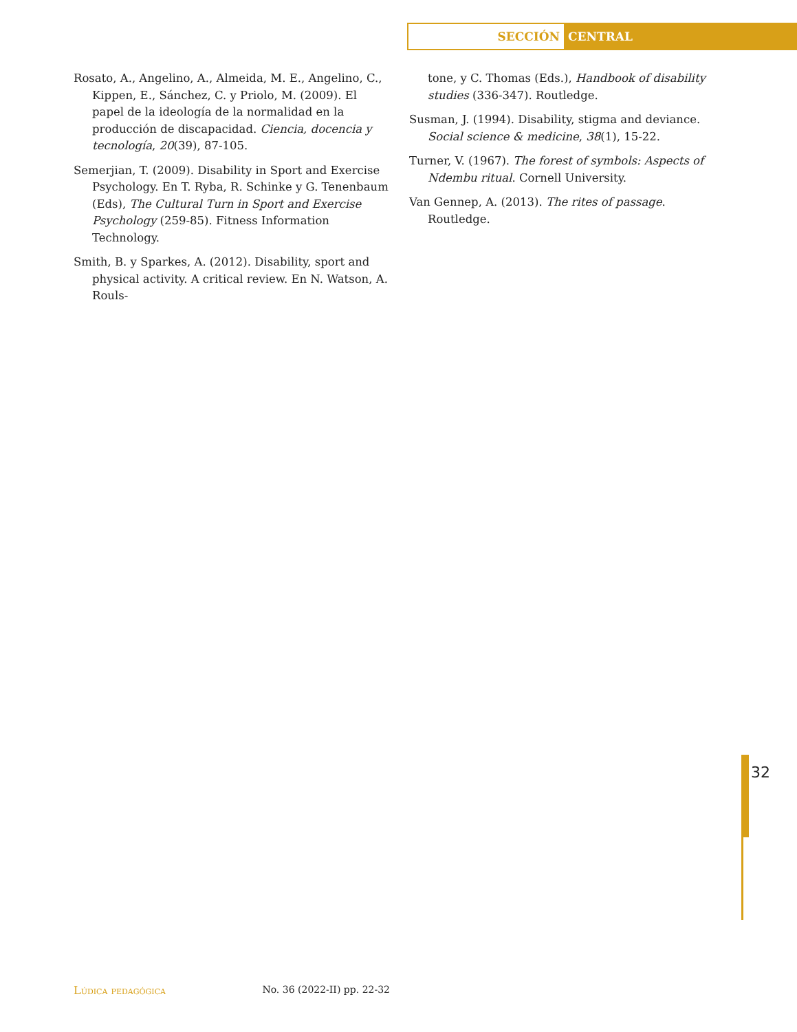SECCIÓN
CENTRAL
Rosato, A., Angelino, A., Almeida, M. E., Angelino, C., Kippen, E., Sánchez, C. y Priolo, M. (2009). El papel de la ideología de la normalidad en la producción de discapacidad. Ciencia, docencia y tecnología, 20(39), 87-105.
Semerjian, T. (2009). Disability in Sport and Exercise Psychology. En T. Ryba, R. Schinke y G. Tenenbaum (Eds), The Cultural Turn in Sport and Exercise Psychology (259-85). Fitness Information Technology.
Smith, B. y Sparkes, A. (2012). Disability, sport and physical activity. A critical review. En N. Watson, A. Rouls-
tone, y C. Thomas (Eds.), Handbook of disability studies (336-347). Routledge.
Susman, J. (1994). Disability, stigma and deviance. Social science & medicine, 38(1), 15-22.
Turner, V. (1967). The forest of symbols: Aspects of Ndembu ritual. Cornell University.
Van Gennep, A. (2013). The rites of passage. Routledge.
32
Lúdica pedagógica No. 36 (2022-II) pp. 22-32